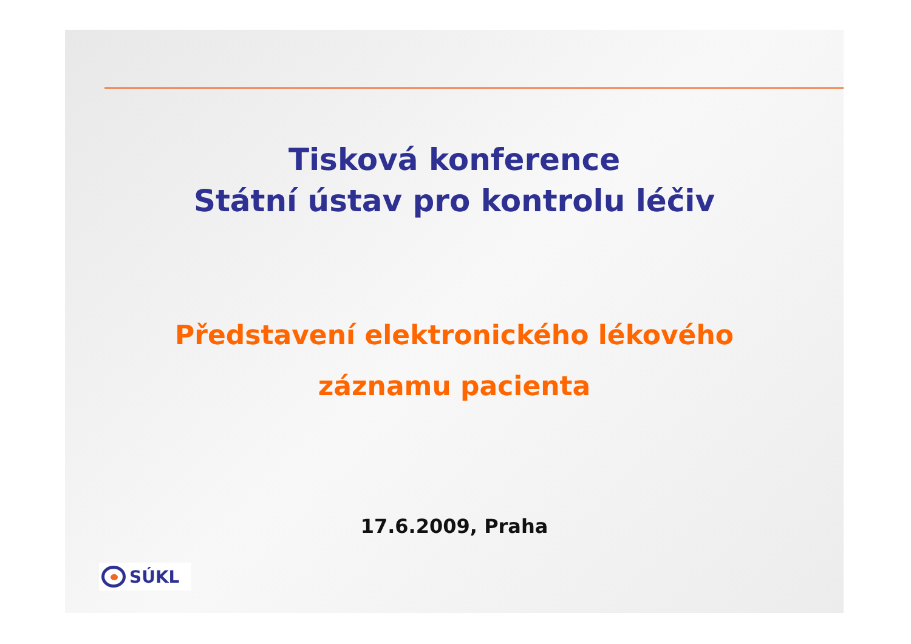Tisková konference
Státní ústav pro kontrolu léčiv
Představení elektronického lékového
záznamu pacienta
17.6.2009, Praha
SÚKL